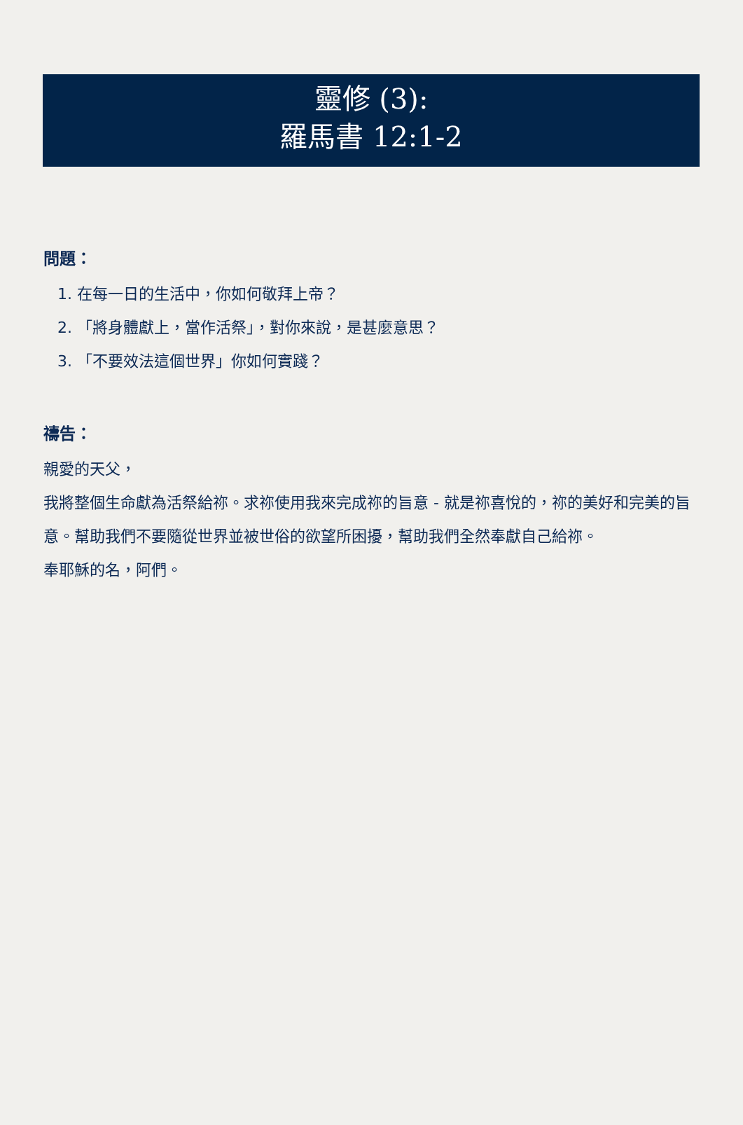靈修 (3):
羅馬書 12:1-2
問題：
1. 在每一日的生活中，你如何敬拜上帝？
2. 「將身體獻上，當作活祭」，對你來說，是甚麼意思？
3. 「不要效法這個世界」你如何實踐？
禱告：
親愛的天父，
我將整個生命獻為活祭給祢。求祢使用我來完成祢的旨意 - 就是祢喜悅的，祢的美好和完美的旨意。幫助我們不要隨從世界並被世俗的欲望所困擾，幫助我們全然奉獻自己給祢。
奉耶穌的名，阿們。